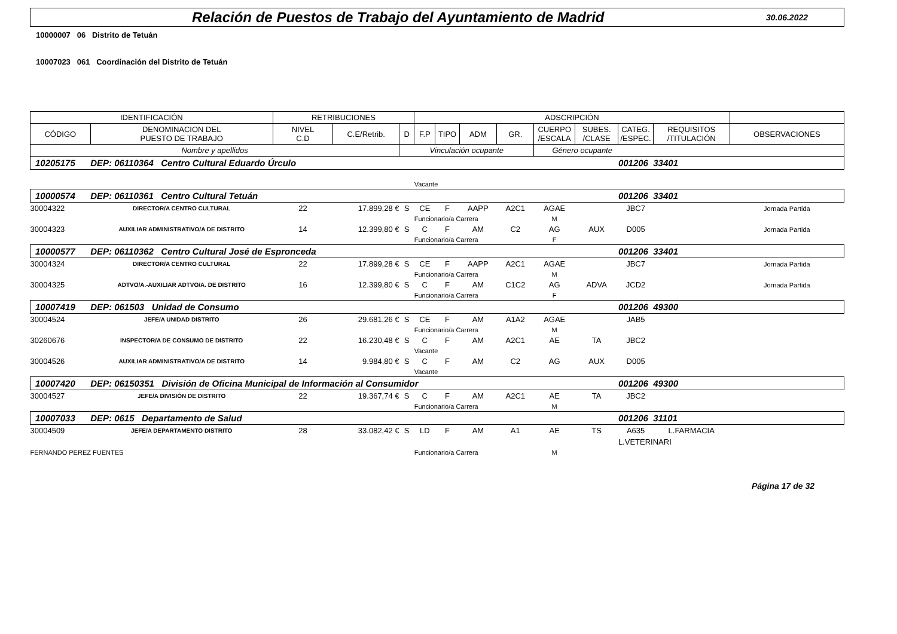Relación de Puestos de Trabajo del Ayuntamiento de Madrid
30.06.2022
10000007 06 Distrito de Tetuán
10007023 061 Coordinación del Distrito de Tetuán
| IDENTIFICACIÓN | | RETRIBUCIONES | | | ADSCRIPCIÓN | | | | | | | | |
| --- | --- | --- | --- | --- | --- | --- | --- | --- | --- | --- | --- | --- | --- |
| CÓDIGO | DENOMINACION DEL PUESTO DE TRABAJO | NIVEL C.D | C.E/Retrib. | D | F.P | TIPO | ADM | GR. | CUERPO /ESCALA | SUBES. /CLASE | CATEG. /ESPEC. | REQUISITOS /TITULACIÓN | OBSERVACIONES |
| Nombre y apellidos | | | | Vinculación ocupante | | | | | Género ocupante | | | | |
| 10205175 | DEP: 06110364 Centro Cultural Eduardo Úrculo | | | | | | | | | | 001206 | 33401 | |
| | | | | | Vacante | | | | | | | | |
| 10000574 | DEP: 06110361 Centro Cultural Tetuán | | | | | | | | | | 001206 | 33401 | |
| 30004322 | DIRECTOR/A CENTRO CULTURAL | 22 | 17.899,28 € | S | CE | F | AAPP | A2C1 | AGAE | | JBC7 | | Jornada Partida |
| | | | | | Funcionario/a Carrera | | | | M | | | | |
| 30004323 | AUXILIAR ADMINISTRATIVO/A DE DISTRITO | 14 | 12.399,80 € | S | C | F | AM | C2 | AG | AUX | D005 | | Jornada Partida |
| | | | | | Funcionario/a Carrera | | | | F | | | | |
| 10000577 | DEP: 06110362 Centro Cultural José de Espronceda | | | | | | | | | | 001206 | 33401 | |
| 30004324 | DIRECTOR/A CENTRO CULTURAL | 22 | 17.899,28 € | S | CE | F | AAPP | A2C1 | AGAE | | JBC7 | | Jornada Partida |
| | | | | | Funcionario/a Carrera | | | | M | | | | |
| 30004325 | ADTVO/A.-AUXILIAR ADTVO/A. DE DISTRITO | 16 | 12.399,80 € | S | C | F | AM | C1C2 | AG | ADVA | JCD2 | | Jornada Partida |
| | | | | | Funcionario/a Carrera | | | | F | | | | |
| 10007419 | DEP: 061503 Unidad de Consumo | | | | | | | | | | 001206 | 49300 | |
| 30004524 | JEFE/A UNIDAD DISTRITO | 26 | 29.681,26 € | S | CE | F | AM | A1A2 | AGAE | | JAB5 | | |
| | | | | | Funcionario/a Carrera | | | | M | | | | |
| 30260676 | INSPECTOR/A DE CONSUMO DE DISTRITO | 22 | 16.230,48 € | S | C | F | AM | A2C1 | AE | TA | JBC2 | | |
| | | | | | Vacante | | | | | | | | |
| 30004526 | AUXILIAR ADMINISTRATIVO/A DE DISTRITO | 14 | 9.984,80 € | S | C | F | AM | C2 | AG | AUX | D005 | | |
| | | | | | Vacante | | | | | | | | |
| 10007420 | DEP: 06150351 División de Oficina Municipal de Información al Consumidor | | | | | | | | | | 001206 | 49300 | |
| 30004527 | JEFE/A DIVISIÓN DE DISTRITO | 22 | 19.367,74 € | S | C | F | AM | A2C1 | AE | TA | JBC2 | | |
| | | | | | Funcionario/a Carrera | | | | M | | | | |
| 10007033 | DEP: 0615 Departamento de Salud | | | | | | | | | | 001206 | 31101 | |
| 30004509 | JEFE/A DEPARTAMENTO DISTRITO | 28 | 33.082,42 € | S | LD | F | AM | A1 | AE | TS | A635 | L.FARMACIA | |
| | | | | | | | | | | | L.VETERINARI | | |
| FERNANDO PEREZ FUENTES | | | | | Funcionario/a Carrera | | | | M | | | | |
Página 17 de 32